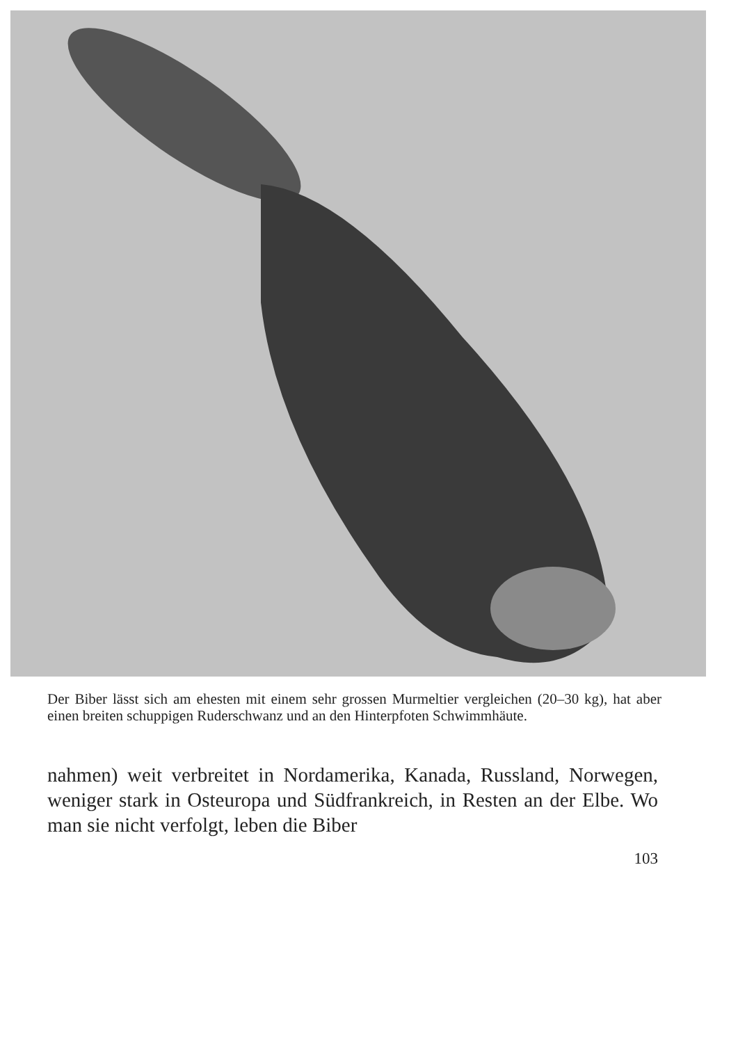Der Biber lässt sich am ehesten mit einem sehr grossen Murmeltier vergleichen (20–30 kg), hat aber einen breiten schuppigen Ruderschwanz und an den Hinterpfoten Schwimmhäute.
nahmen) weit verbreitet in Nordamerika, Kanada, Russland, Norwegen, weniger stark in Osteuropa und Südfrankreich, in Resten an der Elbe. Wo man sie nicht verfolgt, leben die Biber
103